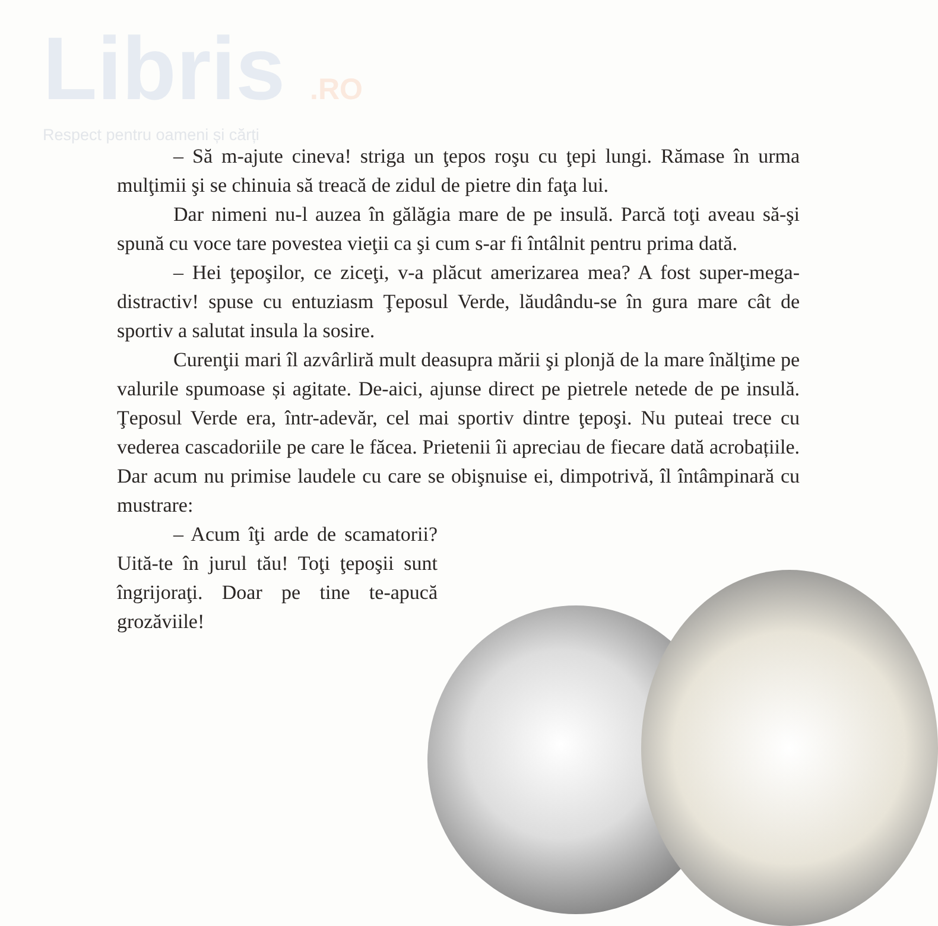Libris .RO
Respect pentru oameni și cărți
– Să m-ajute cineva! striga un ţepos roşu cu ţepi lungi. Rămase în urma mulţimii şi se chinuia să treacă de zidul de pietre din faţa lui.
Dar nimeni nu-l auzea în gălăgia mare de pe insulă. Parcă toţi aveau să-şi spună cu voce tare povestea vieţii ca şi cum s-ar fi întâlnit pentru prima dată.
– Hei ţepoşilor, ce ziceţi, v-a plăcut amerizarea mea? A fost super-mega-distractiv! spuse cu entuziasm Ţeposul Verde, lăudându-se în gura mare cât de sportiv a salutat insula la sosire.
Curenţii mari îl azvârliră mult deasupra mării şi plonjă de la mare înălţime pe valurile spumoase și agitate. De-aici, ajunse direct pe pietrele netede de pe insulă. Ţeposul Verde era, într-adevăr, cel mai sportiv dintre ţepoşi. Nu puteai trece cu vederea cascadoriile pe care le făcea. Prietenii îi apreciau de fiecare dată acrobațiile. Dar acum nu primise laudele cu care se obişnuise ei, dimpotrivă, îl întâmpinară cu mustrare:
– Acum îţi arde de scamatorii? Uită-te în jurul tău! Toţi ţepoşii sunt îngrijoraţi. Doar pe tine te-apucă grozăviile!